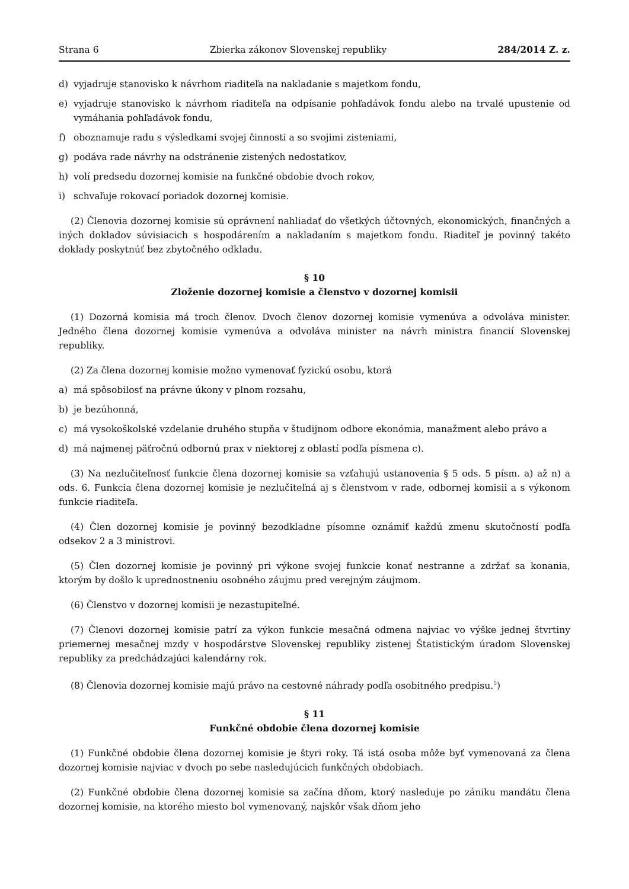Strana 6 Zbierka zákonov Slovenskej republiky 284/2014 Z. z.
d) vyjadruje stanovisko k návrhom riaditeľa na nakladanie s majetkom fondu,
e) vyjadruje stanovisko k návrhom riaditeľa na odpísanie pohľadávok fondu alebo na trvalé upustenie od vymáhania pohľadávok fondu,
f) oboznamuje radu s výsledkami svojej činnosti a so svojimi zisteniami,
g) podáva rade návrhy na odstránenie zistených nedostatkov,
h) volí predsedu dozornej komisie na funkčné obdobie dvoch rokov,
i) schvaľuje rokovací poriadok dozornej komisie.
(2) Členovia dozornej komisie sú oprávnení nahliadať do všetkých účtovných, ekonomických, finančných a iných dokladov súvisiacich s hospodárením a nakladaním s majetkom fondu. Riaditeľ je povinný takéto doklady poskytnúť bez zbytočného odkladu.
§ 10
Zloženie dozornej komisie a členstvo v dozornej komisii
(1) Dozorná komisia má troch členov. Dvoch členov dozornej komisie vymenúva a odvoláva minister. Jedného člena dozornej komisie vymenúva a odvoláva minister na návrh ministra financií Slovenskej republiky.
(2) Za člena dozornej komisie možno vymenovať fyzickú osobu, ktorá
a) má spôsobilosť na právne úkony v plnom rozsahu,
b) je bezúhonná,
c) má vysokoškolské vzdelanie druhého stupňa v študijnom odbore ekonómia, manažment alebo právo a
d) má najmenej päťročnú odbornú prax v niektorej z oblastí podľa písmena c).
(3) Na nezlučiteľnosť funkcie člena dozornej komisie sa vzťahujú ustanovenia § 5 ods. 5 písm. a) až n) a ods. 6. Funkcia člena dozornej komisie je nezlučiteľná aj s členstvom v rade, odbornej komisii a s výkonom funkcie riaditeľa.
(4) Člen dozornej komisie je povinný bezodkladne písomne oznámiť každú zmenu skutočností podľa odsekov 2 a 3 ministrovi.
(5) Člen dozornej komisie je povinný pri výkone svojej funkcie konať nestranne a zdržať sa konania, ktorým by došlo k uprednostneniu osobného záujmu pred verejným záujmom.
(6) Členstvo v dozornej komisii je nezastupiteľné.
(7) Členovi dozornej komisie patrí za výkon funkcie mesačná odmena najviac vo výške jednej štvrtiny priemernej mesačnej mzdy v hospodárstve Slovenskej republiky zistenej Štatistickým úradom Slovenskej republiky za predchádzajúci kalendárny rok.
(8) Členovia dozornej komisie majú právo na cestovné náhrady podľa osobitného predpisu.<sup>5</sup>)
§ 11
Funkčné obdobie člena dozornej komisie
(1) Funkčné obdobie člena dozornej komisie je štyri roky. Tá istá osoba môže byť vymenovaná za člena dozornej komisie najviac v dvoch po sebe nasledujúcich funkčných obdobiach.
(2) Funkčné obdobie člena dozornej komisie sa začína dňom, ktorý nasleduje po zániku mandátu člena dozornej komisie, na ktorého miesto bol vymenovaný, najskôr však dňom jeho